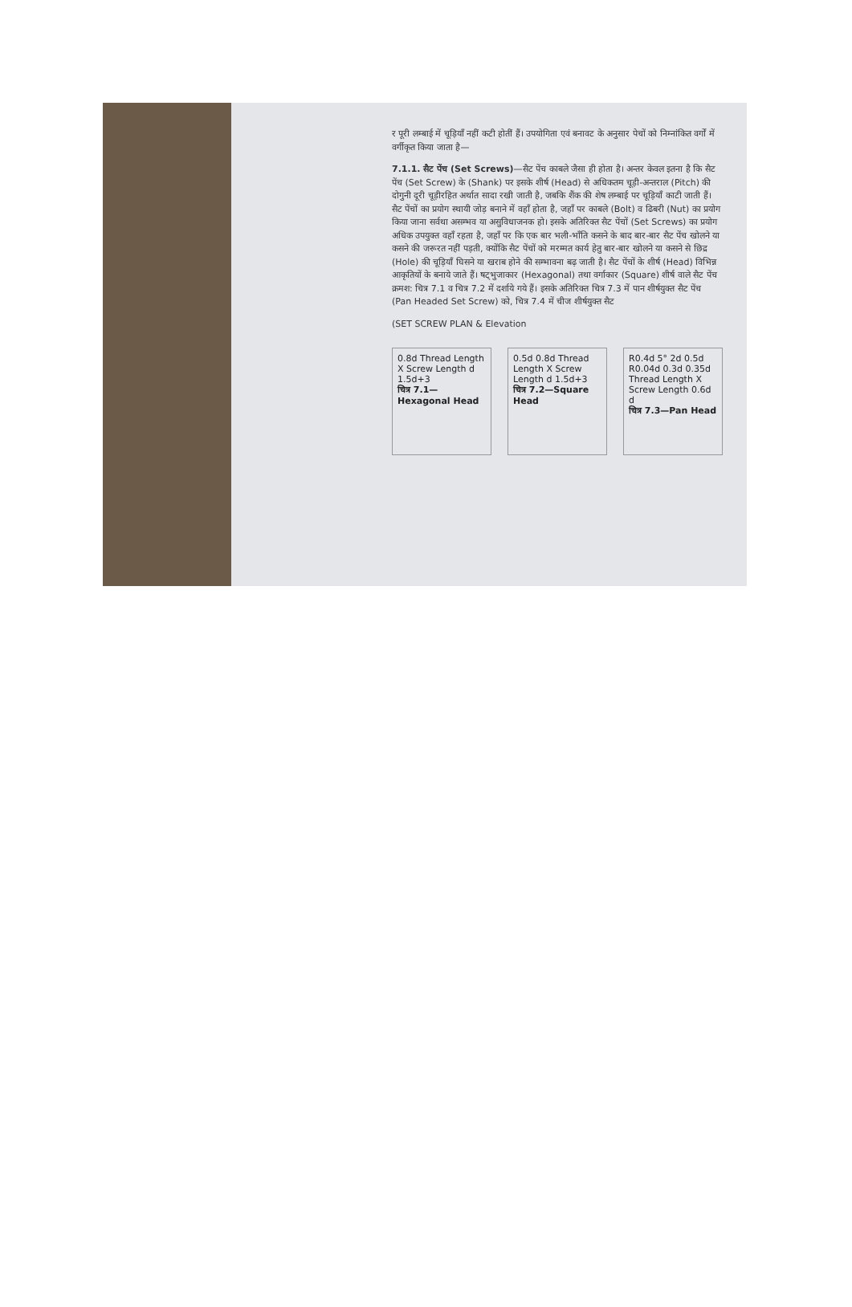र पूरी लम्बाई में चूड़ियाँ नहीं कटी होतीं हैं। उपयोगिता एवं बनावट के अनुसार पेचों को निम्नांकित वर्गों में वर्गीकृत किया जाता है—
7.1.1. सैट पेंच (Set Screws)—सैट पेंच काबले जैसा ही होता है। अन्तर केवल इतना है कि सैट पेंच (Set Screw) के (Shank) पर इसके शीर्ष (Head) से अधिकतम चूड़ी-अन्तराल (Pitch) की दोगुनी दूरी चूड़ीरहित अर्थात सादा रखी जाती है, जबकि शैंक की शेष लम्बाई पर चूड़ियाँ काटी जाती हैं। सैट पेंचों का प्रयोग स्थायी जोड़ बनाने में वहाँ होता है, जहाँ पर काबले (Bolt) व ढिबरी (Nut) का प्रयोग किया जाना सर्वथा असम्भव या असुविधाजनक हो। इसके अतिरिक्त सैट पेंचों (Set Screws) का प्रयोग अधिक उपयुक्त वहाँ रहता है, जहाँ पर कि एक बार भली-भाँति कसने के बाद बार-बार सैट पेंच खोलने या कसने की जरूरत नहीं पड़ती, क्योंकि सैट पेंचों को मरम्मत कार्य हेतु बार-बार खोलने या कसने से छिद्र (Hole) की चूड़ियाँ घिसने या खराब होने की सम्भावना बढ़ जाती है। सैट पेंचों के शीर्ष (Head) विभिन्न आकृतियों के बनाये जाते हैं। षट्भुजाकार (Hexagonal) तथा वर्गाकार (Square) शीर्ष वाले सैट पेंच क्रमश: चित्र 7.1 व चित्र 7.2 में दर्शाये गये हैं। इसके अतिरिक्त चित्र 7.3 में पान शीर्षयुक्त सैट पेंच (Pan Headed Set Screw) को, चित्र 7.4 में चीज शीर्षयुक्त सैट
(SET SCREW PLAN & Elevation
0.8d Thread Length X Screw Length d 1.5d+3
चित्र 7.1—Hexagonal Head
0.5d 0.8d Thread Length X Screw Length d 1.5d+3
चित्र 7.2—Square Head
R0.4d 5° 2d 0.5d R0.04d 0.3d 0.35d Thread Length X Screw Length 0.6d d
चित्र 7.3—Pan Head